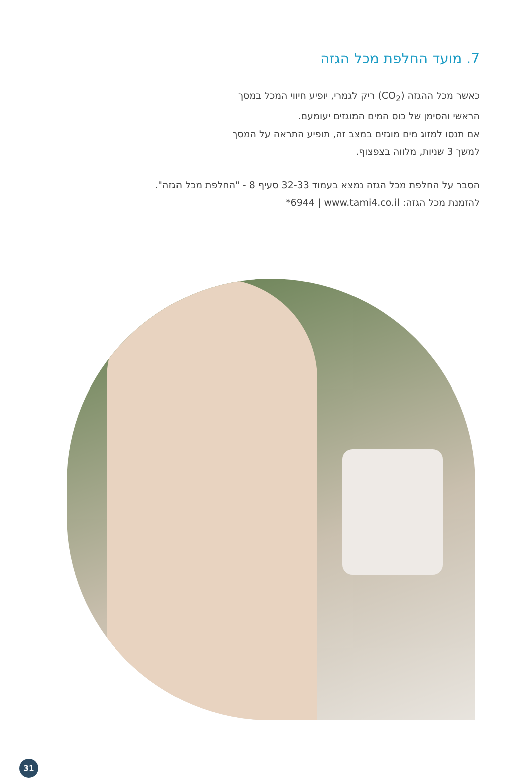7. מועד החלפת מכל הגזה
כאשר מכל ההגזה (CO<sub>2</sub>) ריק לגמרי, יופיע חיווי המכל במסך
הראשי והסימן של כוס המים המוגזים יעומעם.
אם תנסו למזוג מים מוגזים במצב זה, תופיע התראה על המסך
למשך 3 שניות, מלווה בצפצוף.
הסבר על החלפת מכל הגזה נמצא בעמוד 32-33 סעיף 8 - "החלפת מכל הגזה".
להזמנת מכל הגזה: ‎*6944 | www.tami4.co.il
31